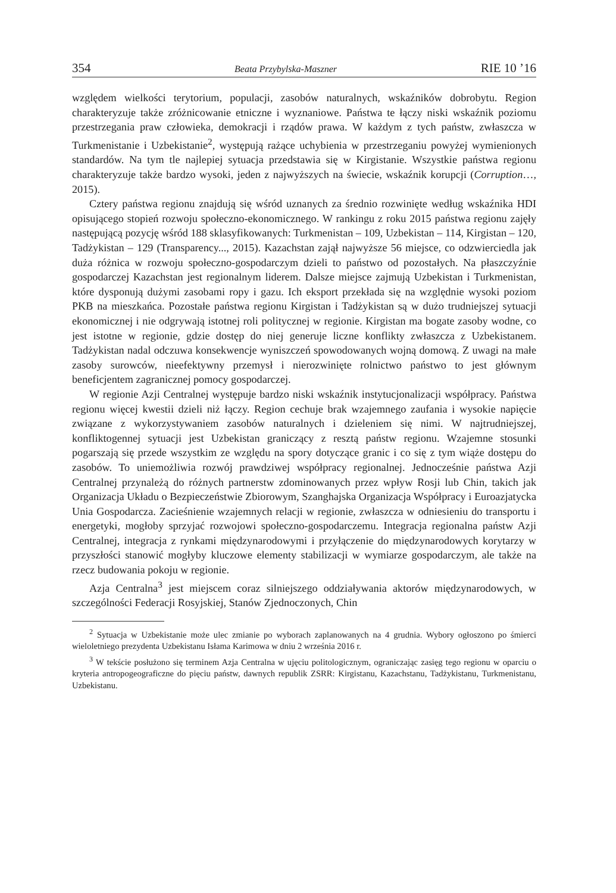354 Beata Przybylska-Maszner RIE 10 ’16
względem wielkości terytorium, populacji, zasobów naturalnych, wskaźników dobrobytu. Region charakteryzuje także zróżnicowanie etniczne i wyznaniowe. Państwa te łączy niski wskaźnik poziomu przestrzegania praw człowieka, demokracji i rządów prawa. W każdym z tych państw, zwłaszcza w Turkmenistanie i Uzbekistanie<sup>2</sup>, występują rażące uchybienia w przestrzeganiu powyżej wymienionych standardów. Na tym tle najlepiej sytuacja przedstawia się w Kirgistanie. Wszystkie państwa regionu charakteryzuje także bardzo wysoki, jeden z najwyższych na świecie, wskaźnik korupcji (Corruption…, 2015).
Cztery państwa regionu znajdują się wśród uznanych za średnio rozwinięte według wskaźnika HDI opisującego stopień rozwoju społeczno-ekonomicznego. W rankingu z roku 2015 państwa regionu zajęły następującą pozycję wśród 188 sklasyfikowanych: Turkmenistan – 109, Uzbekistan – 114, Kirgistan – 120, Tadżykistan – 129 (Transparency..., 2015). Kazachstan zajął najwyższe 56 miejsce, co odzwierciedla jak duża różnica w rozwoju społeczno-gospodarczym dzieli to państwo od pozostałych. Na płaszczyźnie gospodarczej Kazachstan jest regionalnym liderem. Dalsze miejsce zajmują Uzbekistan i Turkmenistan, które dysponują dużymi zasobami ropy i gazu. Ich eksport przekłada się na względnie wysoki poziom PKB na mieszkańca. Pozostałe państwa regionu Kirgistan i Tadżykistan są w dużo trudniejszej sytuacji ekonomicznej i nie odgrywają istotnej roli politycznej w regionie. Kirgistan ma bogate zasoby wodne, co jest istotne w regionie, gdzie dostęp do niej generuje liczne konflikty zwłaszcza z Uzbekistanem. Tadżykistan nadal odczuwa konsekwencje wyniszczeń spowodowanych wojną domową. Z uwagi na małe zasoby surowców, nieefektywny przemysł i nierozwinięte rolnictwo państwo to jest głównym beneficjentem zagranicznej pomocy gospodarczej.
W regionie Azji Centralnej występuje bardzo niski wskaźnik instytucjonalizacji współpracy. Państwa regionu więcej kwestii dzieli niż łączy. Region cechuje brak wzajemnego zaufania i wysokie napięcie związane z wykorzystywaniem zasobów naturalnych i dzieleniem się nimi. W najtrudniejszej, konfliktogennej sytuacji jest Uzbekistan graniczący z resztą państw regionu. Wzajemne stosunki pogarszają się przede wszystkim ze względu na spory dotyczące granic i co się z tym wiąże dostępu do zasobów. To uniemożliwia rozwój prawdziwej współpracy regionalnej. Jednocześnie państwa Azji Centralnej przynależą do różnych partnerstw zdominowanych przez wpływ Rosji lub Chin, takich jak Organizacja Układu o Bezpieczeństwie Zbiorowym, Szanghajska Organizacja Współpracy i Euroazjatycka Unia Gospodarcza. Zacieśnienie wzajemnych relacji w regionie, zwłaszcza w odniesieniu do transportu i energetyki, mogłoby sprzyjać rozwojowi społeczno-gospodarczemu. Integracja regionalna państw Azji Centralnej, integracja z rynkami międzynarodowymi i przyłączenie do międzynarodowych korytarzy w przyszłości stanowić mogłyby kluczowe elementy stabilizacji w wymiarze gospodarczym, ale także na rzecz budowania pokoju w regionie.
Azja Centralna<sup>3</sup> jest miejscem coraz silniejszego oddziaływania aktorów międzynarodowych, w szczególności Federacji Rosyjskiej, Stanów Zjednoczonych, Chin
<sup>2</sup> Sytuacja w Uzbekistanie może ulec zmianie po wyborach zaplanowanych na 4 grudnia. Wybory ogłoszono po śmierci wieloletniego prezydenta Uzbekistanu Isłama Karimowa w dniu 2 września 2016 r.
<sup>3</sup> W tekście posłużono się terminem Azja Centralna w ujęciu politologicznym, ograniczając zasięg tego regionu w oparciu o kryteria antropogeograficzne do pięciu państw, dawnych republik ZSRR: Kirgistanu, Kazachstanu, Tadżykistanu, Turkmenistanu, Uzbekistanu.